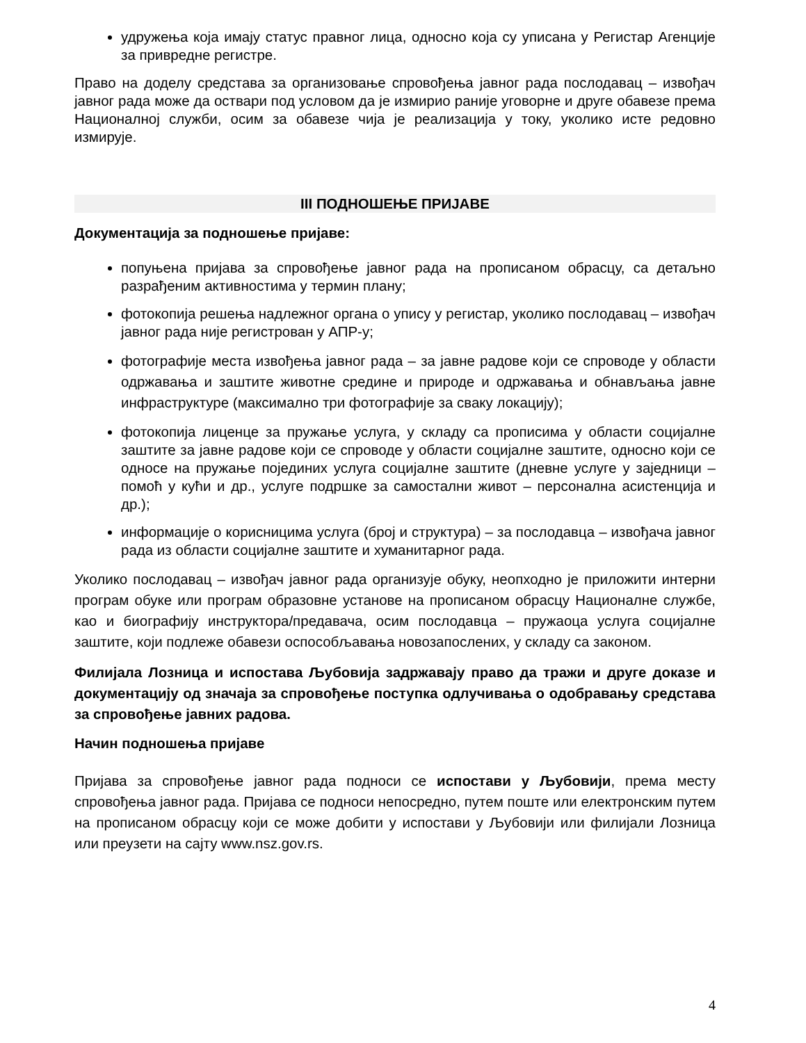удружења која имају статус правног лица, односно која су уписана у Регистар Агенције за привредне регистре.
Право на доделу средстава за организовање спровођења јавног рада послодавац – извођач јавног рада може да оствари под условом да је измирио раније уговорне и друге обавезе према Националној служби, осим за обавезе чија је реализација у току, уколико исте редовно измирује.
III ПОДНОШЕЊЕ ПРИЈАВЕ
Документација за подношење пријаве:
попуњена пријава за спровођење јавног рада на прописаном обрасцу, са детаљно разрађеним активностима у термин плану;
фотокопија решења надлежног органа о упису у регистар, уколико послодавац – извођач јавног рада није регистрован у АПР-у;
фотографије места извођења јавног рада – за јавне радове који се спроводе у области одржавања и заштите животне средине и природе и одржавања и обнављања јавне инфраструктуре (максимално три фотографије за сваку локацију);
фотокопија лиценце за пружање услуга, у складу са прописима у области социјалне заштите за јавне радове који се спроводе у области социјалне заштите, односно који се односе на пружање појединих услуга социјалне заштите (дневне услуге у заједници – помоћ у кући и др., услуге подршке за самостални живот – персонална асистенција и др.);
информације о корисницима услуга (број и структура) – за послодавца – извођача јавног рада из области социјалне заштите и хуманитарног рада.
Уколико послодавац – извођач јавног рада организује обуку, неопходно је приложити интерни програм обуке или програм образовне установе на прописаном обрасцу Националне службе, као и биографију инструктора/предавача, осим послодавца – пружаоца услуга социјалне заштите, који подлеже обавези оспособљавања новозапослених, у складу са законом.
Филијала Лозница и испостава Љубовија задржавају право да тражи и друге доказе и документацију од значаја за спровођење поступка одлучивања о одобравању средстава за спровођење јавних радова.
Начин подношења пријаве
Пријава за спровођење јавног рада подноси се испостави у Љубовији, према месту спровођења јавног рада. Пријава се подноси непосредно, путем поште или електронским путем на прописаном обрасцу који се може добити у испостави у Љубовији или филијали Лозница или преузети на сајту www.nsz.gov.rs.
4